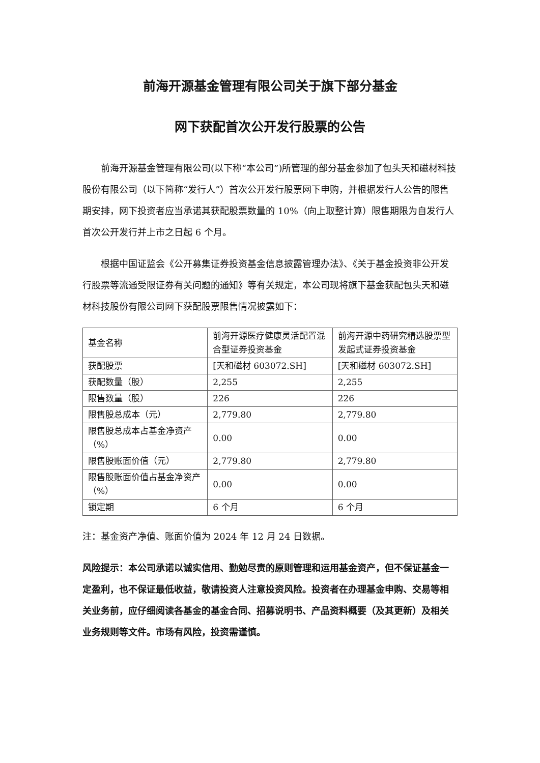前海开源基金管理有限公司关于旗下部分基金
网下获配首次公开发行股票的公告
前海开源基金管理有限公司(以下称“本公司”)所管理的部分基金参加了包头天和磁材科技股份有限公司（以下简称“发行人”）首次公开发行股票网下申购，并根据发行人公告的限售期安排，网下投资者应当承诺其获配股票数量的 10%（向上取整计算）限售期限为自发行人首次公开发行并上市之日起 6 个月。
根据中国证监会《公开募集证券投资基金信息披露管理办法》、《关于基金投资非公开发行股票等流通受限证券有关问题的通知》等有关规定，本公司现将旗下基金获配包头天和磁材科技股份有限公司网下获配股票限售情况披露如下：
| 基金名称 | 前海开源医疗健康灵活配置混合型证券投资基金 | 前海开源中药研究精选股票型发起式证券投资基金 |
| 获配股票 | [天和磁材 603072.SH] | [天和磁材 603072.SH] |
| 获配数量（股） | 2,255 | 2,255 |
| 限售数量（股） | 226 | 226 |
| 限售股总成本（元） | 2,779.80 | 2,779.80 |
| 限售股总成本占基金净资产（%） | 0.00 | 0.00 |
| 限售股账面价值（元） | 2,779.80 | 2,779.80 |
| 限售股账面价值占基金净资产（%） | 0.00 | 0.00 |
| 锁定期 | 6 个月 | 6 个月 |
注：基金资产净值、账面价值为 2024 年 12 月 24 日数据。
风险提示：本公司承诺以诚实信用、勤勉尽责的原则管理和运用基金资产，但不保证基金一定盈利，也不保证最低收益，敬请投资人注意投资风险。投资者在办理基金申购、交易等相关业务前，应仔细阅读各基金的基金合同、招募说明书、产品资料概要（及其更新）及相关业务规则等文件。市场有风险，投资需谨慎。